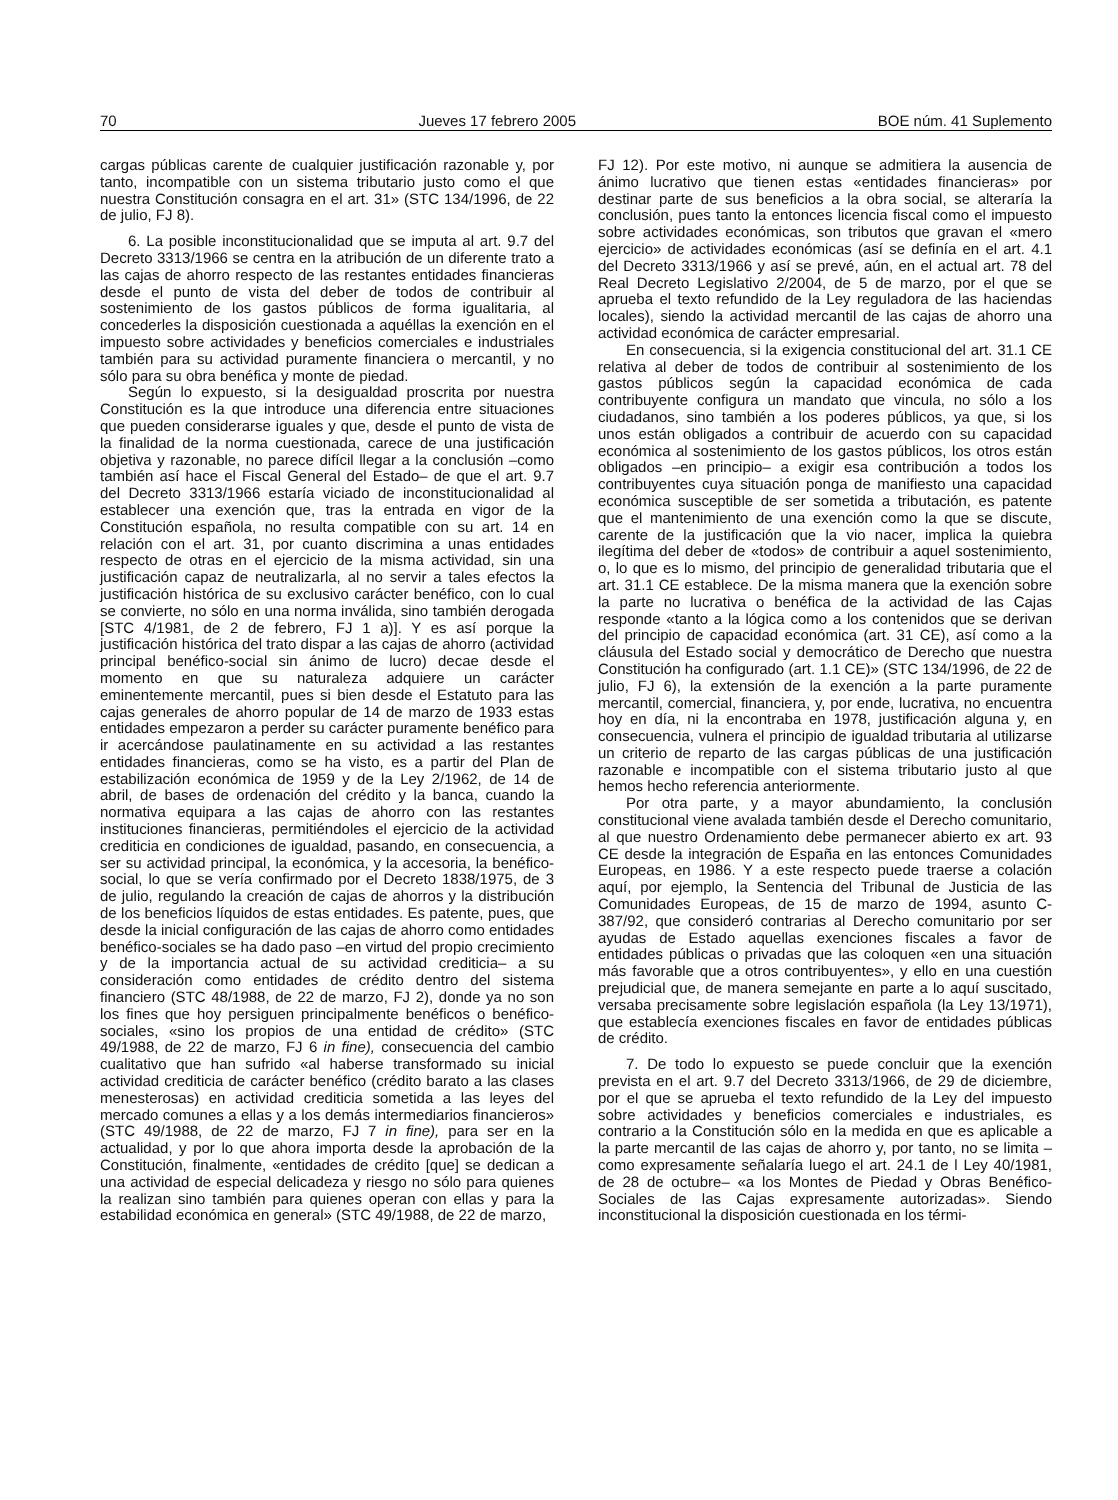70 Jueves 17 febrero 2005 BOE núm. 41 Suplemento
cargas públicas carente de cualquier justificación razonable y, por tanto, incompatible con un sistema tributario justo como el que nuestra Constitución consagra en el art. 31» (STC 134/1996, de 22 de julio, FJ 8).
6. La posible inconstitucionalidad que se imputa al art. 9.7 del Decreto 3313/1966 se centra en la atribución de un diferente trato a las cajas de ahorro respecto de las restantes entidades financieras desde el punto de vista del deber de todos de contribuir al sostenimiento de los gastos públicos de forma igualitaria, al concederles la disposición cuestionada a aquéllas la exención en el impuesto sobre actividades y beneficios comerciales e industriales también para su actividad puramente financiera o mercantil, y no sólo para su obra benéfica y monte de piedad.
Según lo expuesto, si la desigualdad proscrita por nuestra Constitución es la que introduce una diferencia entre situaciones que pueden considerarse iguales y que, desde el punto de vista de la finalidad de la norma cuestionada, carece de una justificación objetiva y razonable, no parece difícil llegar a la conclusión –como también así hace el Fiscal General del Estado– de que el art. 9.7 del Decreto 3313/1966 estaría viciado de inconstitucionalidad al establecer una exención que, tras la entrada en vigor de la Constitución española, no resulta compatible con su art. 14 en relación con el art. 31, por cuanto discrimina a unas entidades respecto de otras en el ejercicio de la misma actividad, sin una justificación capaz de neutralizarla, al no servir a tales efectos la justificación histórica de su exclusivo carácter benéfico, con lo cual se convierte, no sólo en una norma inválida, sino también derogada [STC 4/1981, de 2 de febrero, FJ 1 a)]. Y es así porque la justificación histórica del trato dispar a las cajas de ahorro (actividad principal benéfico-social sin ánimo de lucro) decae desde el momento en que su naturaleza adquiere un carácter eminentemente mercantil, pues si bien desde el Estatuto para las cajas generales de ahorro popular de 14 de marzo de 1933 estas entidades empezaron a perder su carácter puramente benéfico para ir acercándose paulatinamente en su actividad a las restantes entidades financieras, como se ha visto, es a partir del Plan de estabilización económica de 1959 y de la Ley 2/1962, de 14 de abril, de bases de ordenación del crédito y la banca, cuando la normativa equipara a las cajas de ahorro con las restantes instituciones financieras, permitiéndoles el ejercicio de la actividad crediticia en condiciones de igualdad, pasando, en consecuencia, a ser su actividad principal, la económica, y la accesoria, la benéfico-social, lo que se vería confirmado por el Decreto 1838/1975, de 3 de julio, regulando la creación de cajas de ahorros y la distribución de los beneficios líquidos de estas entidades. Es patente, pues, que desde la inicial configuración de las cajas de ahorro como entidades benéfico-sociales se ha dado paso –en virtud del propio crecimiento y de la importancia actual de su actividad crediticia– a su consideración como entidades de crédito dentro del sistema financiero (STC 48/1988, de 22 de marzo, FJ 2), donde ya no son los fines que hoy persiguen principalmente benéficos o benéfico-sociales, «sino los propios de una entidad de crédito» (STC 49/1988, de 22 de marzo, FJ 6 in fine), consecuencia del cambio cualitativo que han sufrido «al haberse transformado su inicial actividad crediticia de carácter benéfico (crédito barato a las clases menesterosas) en actividad crediticia sometida a las leyes del mercado comunes a ellas y a los demás intermediarios financieros» (STC 49/1988, de 22 de marzo, FJ 7 in fine), para ser en la actualidad, y por lo que ahora importa desde la aprobación de la Constitución, finalmente, «entidades de crédito [que] se dedican a una actividad de especial delicadeza y riesgo no sólo para quienes la realizan sino también para quienes operan con ellas y para la estabilidad económica en general» (STC 49/1988, de 22 de marzo,
FJ 12). Por este motivo, ni aunque se admitiera la ausencia de ánimo lucrativo que tienen estas «entidades financieras» por destinar parte de sus beneficios a la obra social, se alteraría la conclusión, pues tanto la entonces licencia fiscal como el impuesto sobre actividades económicas, son tributos que gravan el «mero ejercicio» de actividades económicas (así se definía en el art. 4.1 del Decreto 3313/1966 y así se prevé, aún, en el actual art. 78 del Real Decreto Legislativo 2/2004, de 5 de marzo, por el que se aprueba el texto refundido de la Ley reguladora de las haciendas locales), siendo la actividad mercantil de las cajas de ahorro una actividad económica de carácter empresarial.
En consecuencia, si la exigencia constitucional del art. 31.1 CE relativa al deber de todos de contribuir al sostenimiento de los gastos públicos según la capacidad económica de cada contribuyente configura un mandato que vincula, no sólo a los ciudadanos, sino también a los poderes públicos, ya que, si los unos están obligados a contribuir de acuerdo con su capacidad económica al sostenimiento de los gastos públicos, los otros están obligados –en principio– a exigir esa contribución a todos los contribuyentes cuya situación ponga de manifiesto una capacidad económica susceptible de ser sometida a tributación, es patente que el mantenimiento de una exención como la que se discute, carente de la justificación que la vio nacer, implica la quiebra ilegítima del deber de «todos» de contribuir a aquel sostenimiento, o, lo que es lo mismo, del principio de generalidad tributaria que el art. 31.1 CE establece. De la misma manera que la exención sobre la parte no lucrativa o benéfica de la actividad de las Cajas responde «tanto a la lógica como a los contenidos que se derivan del principio de capacidad económica (art. 31 CE), así como a la cláusula del Estado social y democrático de Derecho que nuestra Constitución ha configurado (art. 1.1 CE)» (STC 134/1996, de 22 de julio, FJ 6), la extensión de la exención a la parte puramente mercantil, comercial, financiera, y, por ende, lucrativa, no encuentra hoy en día, ni la encontraba en 1978, justificación alguna y, en consecuencia, vulnera el principio de igualdad tributaria al utilizarse un criterio de reparto de las cargas públicas de una justificación razonable e incompatible con el sistema tributario justo al que hemos hecho referencia anteriormente.
Por otra parte, y a mayor abundamiento, la conclusión constitucional viene avalada también desde el Derecho comunitario, al que nuestro Ordenamiento debe permanecer abierto ex art. 93 CE desde la integración de España en las entonces Comunidades Europeas, en 1986. Y a este respecto puede traerse a colación aquí, por ejemplo, la Sentencia del Tribunal de Justicia de las Comunidades Europeas, de 15 de marzo de 1994, asunto C-387/92, que consideró contrarias al Derecho comunitario por ser ayudas de Estado aquellas exenciones fiscales a favor de entidades públicas o privadas que las coloquen «en una situación más favorable que a otros contribuyentes», y ello en una cuestión prejudicial que, de manera semejante en parte a lo aquí suscitado, versaba precisamente sobre legislación española (la Ley 13/1971), que establecía exenciones fiscales en favor de entidades públicas de crédito.
7. De todo lo expuesto se puede concluir que la exención prevista en el art. 9.7 del Decreto 3313/1966, de 29 de diciembre, por el que se aprueba el texto refundido de la Ley del impuesto sobre actividades y beneficios comerciales e industriales, es contrario a la Constitución sólo en la medida en que es aplicable a la parte mercantil de las cajas de ahorro y, por tanto, no se limita –como expresamente señalaría luego el art. 24.1 de l Ley 40/1981, de 28 de octubre– «a los Montes de Piedad y Obras Benéfico-Sociales de las Cajas expresamente autorizadas». Siendo inconstitucional la disposición cuestionada en los térmi-